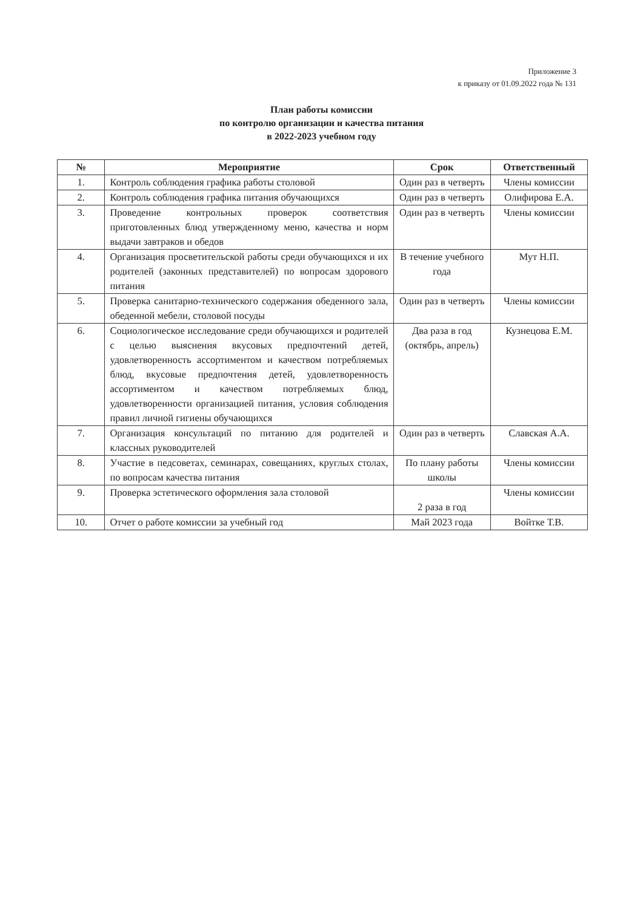Приложение 3
к приказу от 01.09.2022 года № 131
План работы комиссии
по контролю организации и качества питания
в 2022-2023 учебном году
| № | Мероприятие | Срок | Ответственный |
| --- | --- | --- | --- |
| 1. | Контроль соблюдения графика работы столовой | Один раз в четверть | Члены комиссии |
| 2. | Контроль соблюдения графика питания обучающихся | Один раз в четверть | Олифирова Е.А. |
| 3. | Проведение контрольных проверок соответствия приготовленных блюд утвержденному меню, качества и норм выдачи завтраков и обедов | Один раз в четверть | Члены комиссии |
| 4. | Организация просветительской работы среди обучающихся и их родителей (законных представителей) по вопросам здорового питания | В течение учебного года | Мут Н.П. |
| 5. | Проверка санитарно-технического содержания обеденного зала, обеденной мебели, столовой посуды | Один раз в четверть | Члены комиссии |
| 6. | Социологическое исследование среди обучающихся и родителей с целью выяснения вкусовых предпочтений детей, удовлетворенность ассортиментом и качеством потребляемых блюд, вкусовые предпочтения детей, удовлетворенность ассортиментом и качеством потребляемых блюд, удовлетворенности организацией питания, условия соблюдения правил личной гигиены обучающихся | Два раза в год (октябрь, апрель) | Кузнецова Е.М. |
| 7. | Организация консультаций по питанию для родителей и классных руководителей | Один раз в четверть | Славская А.А. |
| 8. | Участие в педсоветах, семинарах, совещаниях, круглых столах, по вопросам качества питания | По плану работы школы | Члены комиссии |
| 9. | Проверка эстетического оформления зала столовой | 2 раза в год | Члены комиссии |
| 10. | Отчет о работе комиссии за учебный год | Май 2023 года | Войтке Т.В. |